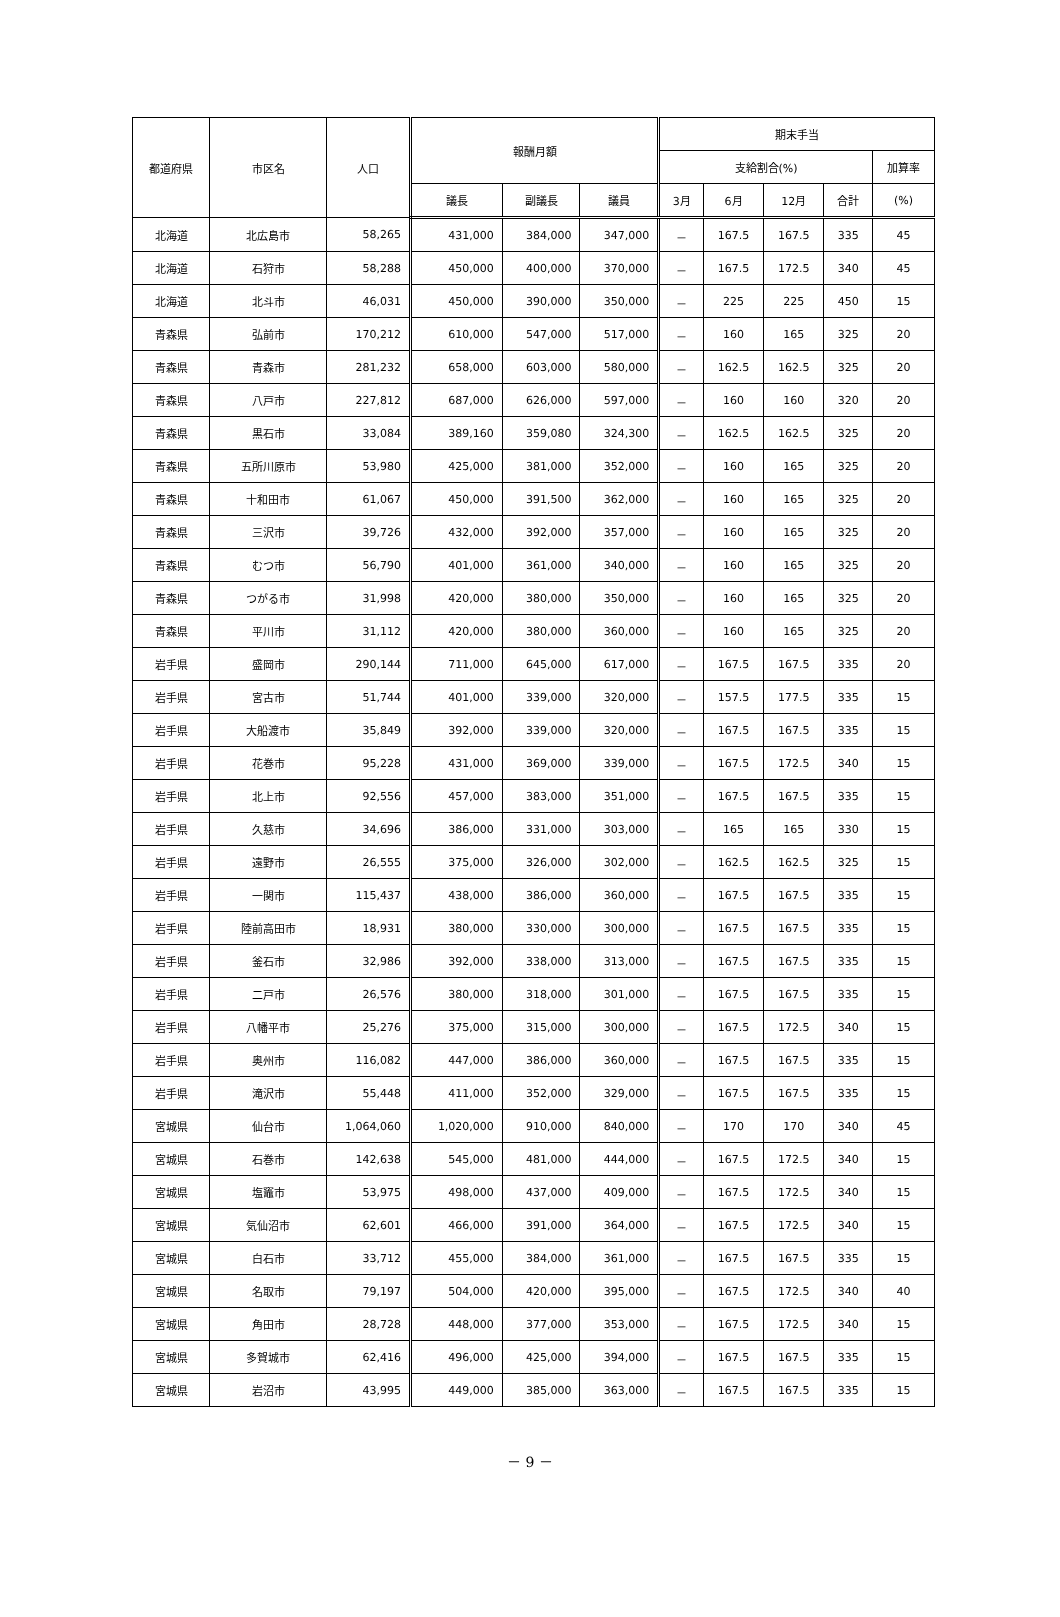| 都道府県 | 市区名 | 人口 | 報酬月額 | | | 期末手当 | | | | |
| --- | --- | --- | --- | --- | --- | --- | --- | --- | --- | --- |
| | | | | | | 支給割合(%) | | | | 加算率 |
| | | | 議長 | 副議長 | 議員 | 3月 | 6月 | 12月 | 合計 | (%) |
| 北海道 | 北広島市 | 58,265 | 431,000 | 384,000 | 347,000 | － | 167.5 | 167.5 | 335 | 45 |
| 北海道 | 石狩市 | 58,288 | 450,000 | 400,000 | 370,000 | － | 167.5 | 172.5 | 340 | 45 |
| 北海道 | 北斗市 | 46,031 | 450,000 | 390,000 | 350,000 | － | 225 | 225 | 450 | 15 |
| 青森県 | 弘前市 | 170,212 | 610,000 | 547,000 | 517,000 | － | 160 | 165 | 325 | 20 |
| 青森県 | 青森市 | 281,232 | 658,000 | 603,000 | 580,000 | － | 162.5 | 162.5 | 325 | 20 |
| 青森県 | 八戸市 | 227,812 | 687,000 | 626,000 | 597,000 | － | 160 | 160 | 320 | 20 |
| 青森県 | 黒石市 | 33,084 | 389,160 | 359,080 | 324,300 | － | 162.5 | 162.5 | 325 | 20 |
| 青森県 | 五所川原市 | 53,980 | 425,000 | 381,000 | 352,000 | － | 160 | 165 | 325 | 20 |
| 青森県 | 十和田市 | 61,067 | 450,000 | 391,500 | 362,000 | － | 160 | 165 | 325 | 20 |
| 青森県 | 三沢市 | 39,726 | 432,000 | 392,000 | 357,000 | － | 160 | 165 | 325 | 20 |
| 青森県 | むつ市 | 56,790 | 401,000 | 361,000 | 340,000 | － | 160 | 165 | 325 | 20 |
| 青森県 | つがる市 | 31,998 | 420,000 | 380,000 | 350,000 | － | 160 | 165 | 325 | 20 |
| 青森県 | 平川市 | 31,112 | 420,000 | 380,000 | 360,000 | － | 160 | 165 | 325 | 20 |
| 岩手県 | 盛岡市 | 290,144 | 711,000 | 645,000 | 617,000 | － | 167.5 | 167.5 | 335 | 20 |
| 岩手県 | 宮古市 | 51,744 | 401,000 | 339,000 | 320,000 | － | 157.5 | 177.5 | 335 | 15 |
| 岩手県 | 大船渡市 | 35,849 | 392,000 | 339,000 | 320,000 | － | 167.5 | 167.5 | 335 | 15 |
| 岩手県 | 花巻市 | 95,228 | 431,000 | 369,000 | 339,000 | － | 167.5 | 172.5 | 340 | 15 |
| 岩手県 | 北上市 | 92,556 | 457,000 | 383,000 | 351,000 | － | 167.5 | 167.5 | 335 | 15 |
| 岩手県 | 久慈市 | 34,696 | 386,000 | 331,000 | 303,000 | － | 165 | 165 | 330 | 15 |
| 岩手県 | 遠野市 | 26,555 | 375,000 | 326,000 | 302,000 | － | 162.5 | 162.5 | 325 | 15 |
| 岩手県 | 一関市 | 115,437 | 438,000 | 386,000 | 360,000 | － | 167.5 | 167.5 | 335 | 15 |
| 岩手県 | 陸前高田市 | 18,931 | 380,000 | 330,000 | 300,000 | － | 167.5 | 167.5 | 335 | 15 |
| 岩手県 | 釜石市 | 32,986 | 392,000 | 338,000 | 313,000 | － | 167.5 | 167.5 | 335 | 15 |
| 岩手県 | 二戸市 | 26,576 | 380,000 | 318,000 | 301,000 | － | 167.5 | 167.5 | 335 | 15 |
| 岩手県 | 八幡平市 | 25,276 | 375,000 | 315,000 | 300,000 | － | 167.5 | 172.5 | 340 | 15 |
| 岩手県 | 奥州市 | 116,082 | 447,000 | 386,000 | 360,000 | － | 167.5 | 167.5 | 335 | 15 |
| 岩手県 | 滝沢市 | 55,448 | 411,000 | 352,000 | 329,000 | － | 167.5 | 167.5 | 335 | 15 |
| 宮城県 | 仙台市 | 1,064,060 | 1,020,000 | 910,000 | 840,000 | － | 170 | 170 | 340 | 45 |
| 宮城県 | 石巻市 | 142,638 | 545,000 | 481,000 | 444,000 | － | 167.5 | 172.5 | 340 | 15 |
| 宮城県 | 塩竈市 | 53,975 | 498,000 | 437,000 | 409,000 | － | 167.5 | 172.5 | 340 | 15 |
| 宮城県 | 気仙沼市 | 62,601 | 466,000 | 391,000 | 364,000 | － | 167.5 | 172.5 | 340 | 15 |
| 宮城県 | 白石市 | 33,712 | 455,000 | 384,000 | 361,000 | － | 167.5 | 167.5 | 335 | 15 |
| 宮城県 | 名取市 | 79,197 | 504,000 | 420,000 | 395,000 | － | 167.5 | 172.5 | 340 | 40 |
| 宮城県 | 角田市 | 28,728 | 448,000 | 377,000 | 353,000 | － | 167.5 | 172.5 | 340 | 15 |
| 宮城県 | 多賀城市 | 62,416 | 496,000 | 425,000 | 394,000 | － | 167.5 | 167.5 | 335 | 15 |
| 宮城県 | 岩沼市 | 43,995 | 449,000 | 385,000 | 363,000 | － | 167.5 | 167.5 | 335 | 15 |
－ 9 －